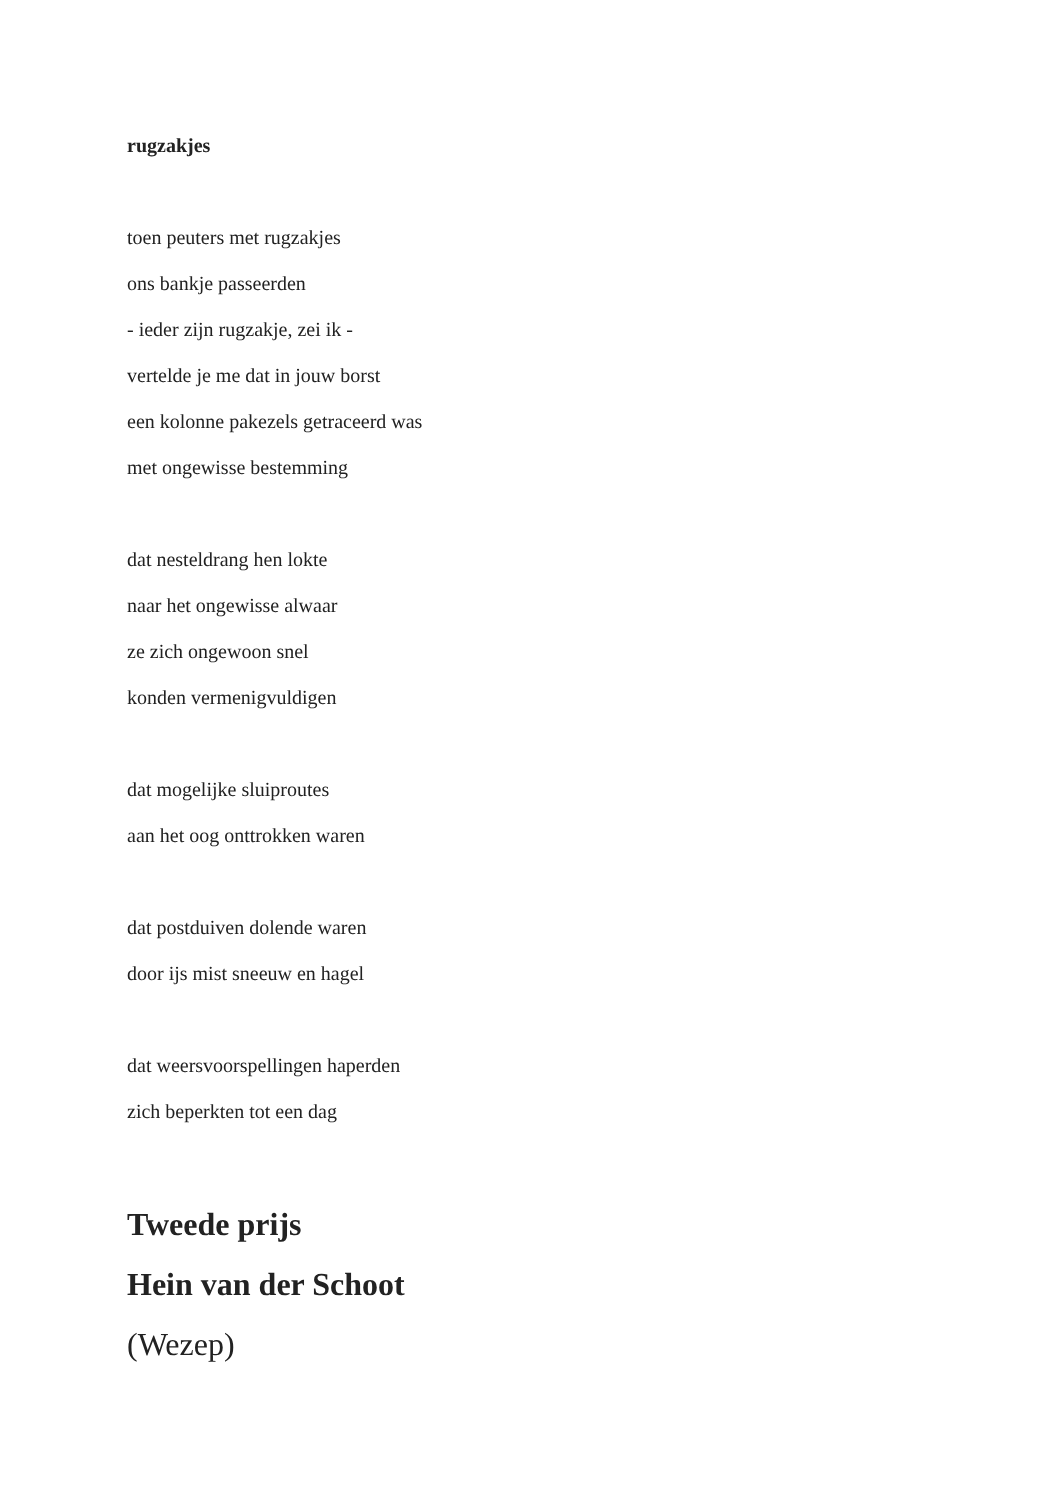rugzakjes
toen peuters met rugzakjes
ons bankje passeerden
- ieder zijn rugzakje, zei ik -
vertelde je me dat in jouw borst
een kolonne pakezels getraceerd was
met ongewisse bestemming
dat nesteldrang hen lokte
naar het ongewisse alwaar
ze zich ongewoon snel
konden vermenigvuldigen
dat mogelijke sluiproutes
aan het oog onttrokken waren
dat postduiven dolende waren
door ijs mist sneeuw en hagel
dat weersvoorspellingen haperden
zich beperkten tot een dag
Tweede prijs
Hein van der Schoot
(Wezep)